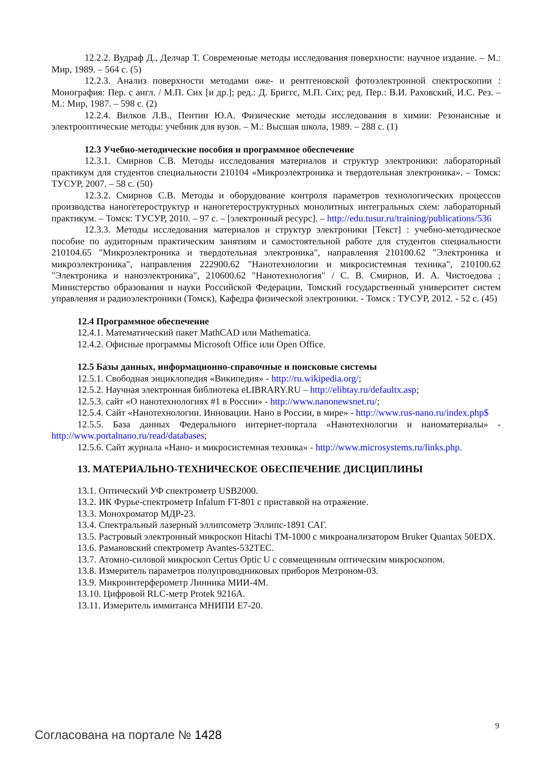12.2.2. Вудраф Д., Делчар Т. Современные методы исследования поверхности: научное издание. – М.: Мир, 1989. – 564 с. (5)
12.2.3. Анализ поверхности методами оже- и рентгеновской фотоэлектронной спектроскопии : Монография: Пер. с англ. / М.П. Сих [и др.]; ред.: Д. Бриггс, М.П. Сих; ред. Пер.: В.И. Раховский, И.С. Рез. – М.: Мир, 1987. – 598 с. (2)
12.2.4. Вилков Л.В., Пентин Ю.А. Физические методы исследования в химии: Резонансные и электрооптические методы: учебник для вузов. – М.: Высшая школа, 1989. – 288 с. (1)
12.3 Учебно-методические пособия и программное обеспечение
12.3.1. Смирнов С.В. Методы исследования материалов и структур электроники: лабораторный практикум для студентов специальности 210104 «Микроэлектроника и твердотельная электроника». – Томск: ТУСУР, 2007. – 58 с. (50)
12.3.2. Смирнов С.В. Методы и оборудование контроля параметров технологических процессов производства наногетероструктур и наногетероструктурных монолитных интегральных схем: лабораторный практикум. – Томск: ТУСУР, 2010. – 97 с. – [электронный ресурс]. – http://edu.tusur.ru/training/publications/536
12.3.3. Методы исследования материалов и структур электроники [Текст] : учебно-методическое пособие по аудиторным практическим занятиям и самостоятельной работе для студентов специальности 210104.65 "Микроэлектроника и твердотельная электроника", направления 210100.62 "Электроника и микроэлектроника", направления 222900.62 "Нанотехнологии и микросистемная техника", 210100.62 "Электроника и наноэлектроника", 210600.62 "Нанотехнология" / С. В. Смирнов, И. А. Чистоедова ; Министерство образования и науки Российской Федерации, Томский государственный университет систем управления и радиоэлектроники (Томск), Кафедра физической электроники. - Томск : ТУСУР, 2012. - 52 с. (45)
12.4 Программное обеспечение
12.4.1. Математический пакет MathCAD или Mathematica.
12.4.2. Офисные программы Microsoft Office или Open Office.
12.5 Базы данных, информационно-справочные и поисковые системы
12.5.1. Свободная энциклопедия «Википедия» - http://ru.wikipedia.org/;
12.5.2. Научная электронная библиотека eLIBRARY.RU – http://elibtay.ru/defaultx.asp;
12.5.3. сайт «О нанотехнологиях #1 в России» - http://www.nanonewsnet.ru/;
12.5.4. Сайт «Нанотехнологии. Инновации. Нано в России, в мире» - http://www.rus-nano.ru/index.php$
12.5.5. База данных Федерального интернет-портала «Нанотехнологии и наноматериалы» - http://www.portalnano.ru/read/databases;
12.5.6. Сайт журнала «Нано- и микросистемная техника» - http://www.microsystems.ru/links.php.
13. МАТЕРИАЛЬНО-ТЕХНИЧЕСКОЕ ОБЕСПЕЧЕНИЕ ДИСЦИПЛИНЫ
13.1. Оптический УФ спектрометр USB2000.
13.2. ИК Фурье-спектрометр Infalum FT-801 с приставкой на отражение.
13.3. Монохроматор МДР-23.
13.4. Спектральный лазерный эллипсометр Эллипс-1891 САГ.
13.5. Растровый электронный микроскоп Hitachi TM-1000 с микроанализатором Bruker Quantax 50EDX.
13.6. Рамановский спектрометр Avantes-532TEC.
13.7. Атомно-силовой микроскоп Certus Optic U с совмещенным оптическим микроскопом.
13.8. Измеритель параметров полупроводниковых приборов Метроном-03.
13.9. Микроинтерферометр Линника МИИ-4М.
13.10. Цифровой RLC-метр Protek 9216A.
13.11. Измеритель иммитанса МНИПИ Е7-20.
9
Согласована на портале № 1428